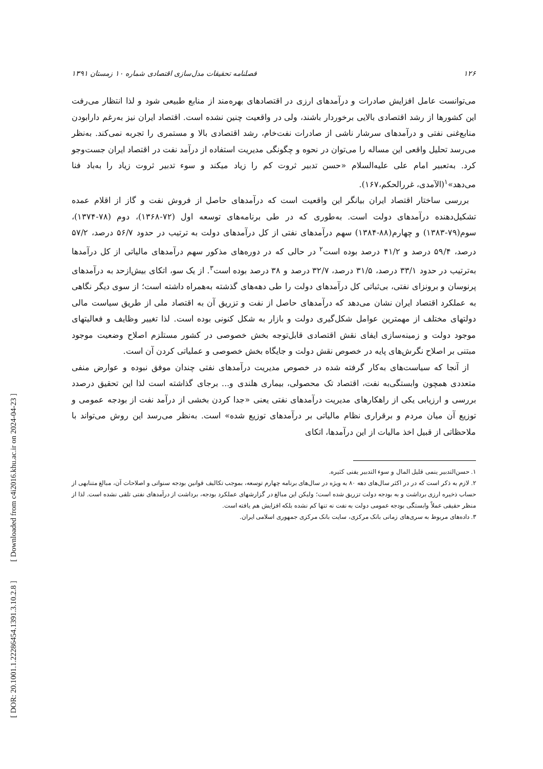[ DOR: 20.1001.1.22286454.1391.3.10.2.8 ] [ Downloaded from c4i2016.khu.ac.ir on 2024-04-23 ]
۱۲۶ فصلنامه تحقیقات مدل‌سازی اقتصادی شماره ۱۰ زمستان ۱۳۹۱
می‌توانست عامل افزایش صادرات و درآمدهای ارزی در اقتصادهای بهره‌مند از منابع طبیعی شود و لذا انتظار می‌رفت این کشورها از رشد اقتصادی بالایی برخوردار باشند، ولی در واقعیت چنین نشده است. اقتصاد ایران نیز به‌رغم دارابودن منابع‌غنی نفتی و درآمدهای سرشار ناشی از صادرات نفت‌خام، رشد اقتصادی بالا و مستمری را تجربه نمی‌کند. به‌نظر می‌رسد تحلیل واقعی این مساله را می‌توان در نحوه و چگونگی مدیریت استفاده از درآمد نفت در اقتصاد ایران جست‌وجو کرد. به‌تعبیر امام علی علیه‌السلام «حسن تدبیر ثروت کم را زیاد میکند و سوء تدبیر ثروت زیاد را به‌باد فنا می‌دهد»<sup>۱</sup>(الآمدی، غررالحکم،۱۶۷).
بررسی ساختار اقتصاد ایران بیانگر این واقعیت است که درآمدهای حاصل از فروش نفت و گاز از اقلام عمده تشکیل‌دهنده درآمدهای دولت است. به‌طوری که در طی برنامه‌های توسعه اول (۷۲-۱۳۶۸)، دوم (۷۸-۱۳۷۴)، سوم(۷۹-۱۳۸۳) و چهارم(۸۸-۱۳۸۴) سهم درآمدهای نفتی از کل درآمدهای دولت به ترتیب در حدود ۵۶/۷ درصد، ۵۷/۲ درصد، ۵۹/۴ درصد و ۴۱/۲ درصد بوده است<sup>۲</sup> در حالی که در دوره‌های مذکور سهم درآمدهای مالیاتی از کل درآمدها به‌ترتیب در حدود ۳۳/۱ درصد، ۳۱/۵ درصد، ۳۲/۷ درصد و ۳۸ درصد بوده است<sup>۳</sup>. از یک سو، اتکای بیش‌ازحد به درآمدهای پرنوسان و برونزای نفتی، بی‌ثباتی کل درآمدهای دولت را طی دهه‌های گذشته به‌همراه داشته است؛ از سوی دیگر نگاهی به عملکرد اقتصاد ایران نشان می‌دهد که درآمدهای حاصل از نفت و تزریق آن به اقتصاد ملی از طریق سیاست مالی دولتهای مختلف از مهمترین عوامل شکل‌گیری دولت و بازار به شکل کنونی بوده است. لذا تغییر وظایف و فعالیتهای موجود دولت و زمینه‌سازی ایفای نقش اقتصادی قابل‌توجه بخش خصوصی در کشور مستلزم اصلاح وضعیت موجود مبتنی بر اصلاح نگرش‌های پایه در خصوص نقش دولت و جایگاه بخش خصوصی و عملیاتی کردن آن است.
از آنجا که سیاست‌های به‌کار گرفته شده در خصوص مدیریت درآمدهای نفتی چندان موفق نبوده و عوارض منفی متعددی همچون وابستگی‌به نفت، اقتصاد تک محصولی، بیماری هلندی و... برجای گذاشته است لذا این تحقیق درصدد بررسی و ارزیابی یکی از راهکارهای مدیریت درآمدهای نفتی یعنی «جدا کردن بخشی از درآمد نفت از بودجه عمومی و توزیع آن میان مردم و برقراری نظام مالیاتی بر درآمدهای توزیع شده» است. به‌نظر می‌رسد این روش می‌تواند با ملاحظاتی از قبیل اخذ مالیات از این درآمدها، اتکای
۱. حسن‌التدبیر ینمی قلیل المال و سوء التدبیر یفنی کثیره.
۲. لازم به ذکر است که در در اکثر سال‌های دهه ۸۰ به ویژه در سال‌های برنامه چهارم توسعه، بموجب تکالیف قوانین بودجه سنواتی و اصلاحات آن، مبالغ متنابهی از حساب ذخیره ارزی برداشت و به بودجه دولت تزریق شده است؛ ولیکن این مبالغ در گزارشهای عملکرد بودجه، برداشت از درآمدهای نفتی تلقی نشده است. لذا از منظر حقیقی عملاً وابستگی بودجه عمومی دولت به نفت نه تنها کم نشده بلکه افزایش هم یافته است.
۳. داده‌های مربوط به سری‌های زمانی بانک مرکزی، سایت بانک مرکزی جمهوری اسلامی ایران.